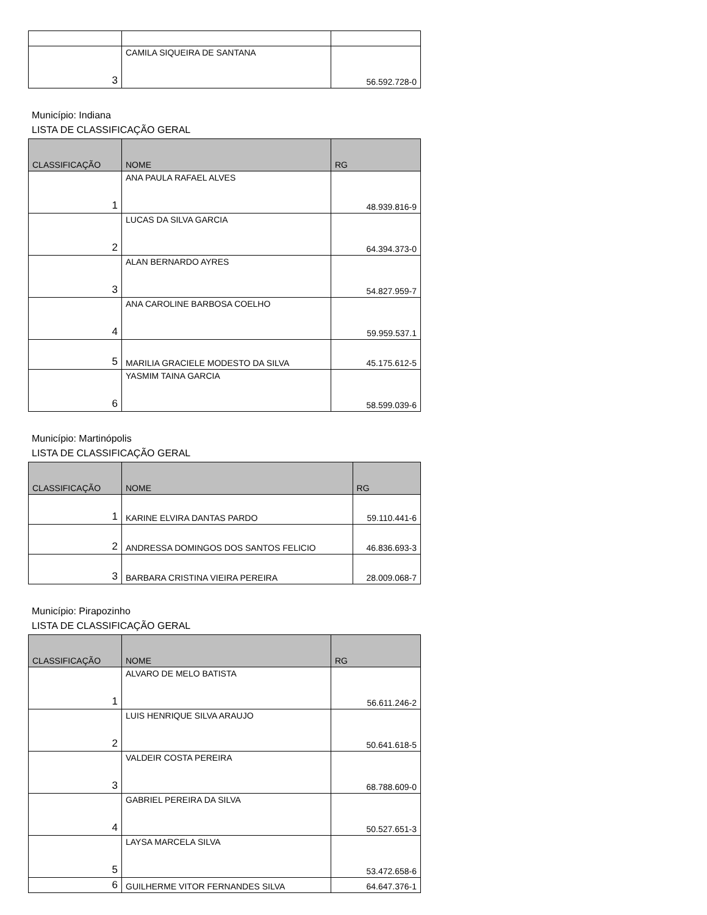| 3 | CAMILA SIQUEIRA DE SANTANA | 56.592.728-0 |
Município: Indiana
LISTA DE CLASSIFICAÇÃO GERAL
| CLASSIFICAÇÃO | NOME | RG |
| --- | --- | --- |
| 1 | ANA PAULA RAFAEL ALVES | 48.939.816-9 |
| 2 | LUCAS DA SILVA GARCIA | 64.394.373-0 |
| 3 | ALAN BERNARDO AYRES | 54.827.959-7 |
| 4 | ANA CAROLINE BARBOSA COELHO | 59.959.537.1 |
| 5 | MARILIA GRACIELE MODESTO DA SILVA | 45.175.612-5 |
| 6 | YASMIM TAINA GARCIA | 58.599.039-6 |
Município: Martinópolis
LISTA DE CLASSIFICAÇÃO GERAL
| CLASSIFICAÇÃO | NOME | RG |
| --- | --- | --- |
| 1 | KARINE ELVIRA DANTAS PARDO | 59.110.441-6 |
| 2 | ANDRESSA DOMINGOS DOS SANTOS FELICIO | 46.836.693-3 |
| 3 | BARBARA CRISTINA VIEIRA PEREIRA | 28.009.068-7 |
Município: Pirapozinho
LISTA DE CLASSIFICAÇÃO GERAL
| CLASSIFICAÇÃO | NOME | RG |
| --- | --- | --- |
| 1 | ALVARO DE MELO BATISTA | 56.611.246-2 |
| 2 | LUIS HENRIQUE SILVA ARAUJO | 50.641.618-5 |
| 3 | VALDEIR COSTA PEREIRA | 68.788.609-0 |
| 4 | GABRIEL PEREIRA DA SILVA | 50.527.651-3 |
| 5 | LAYSA MARCELA SILVA | 53.472.658-6 |
| 6 | GUILHERME VITOR FERNANDES SILVA | 64.647.376-1 |